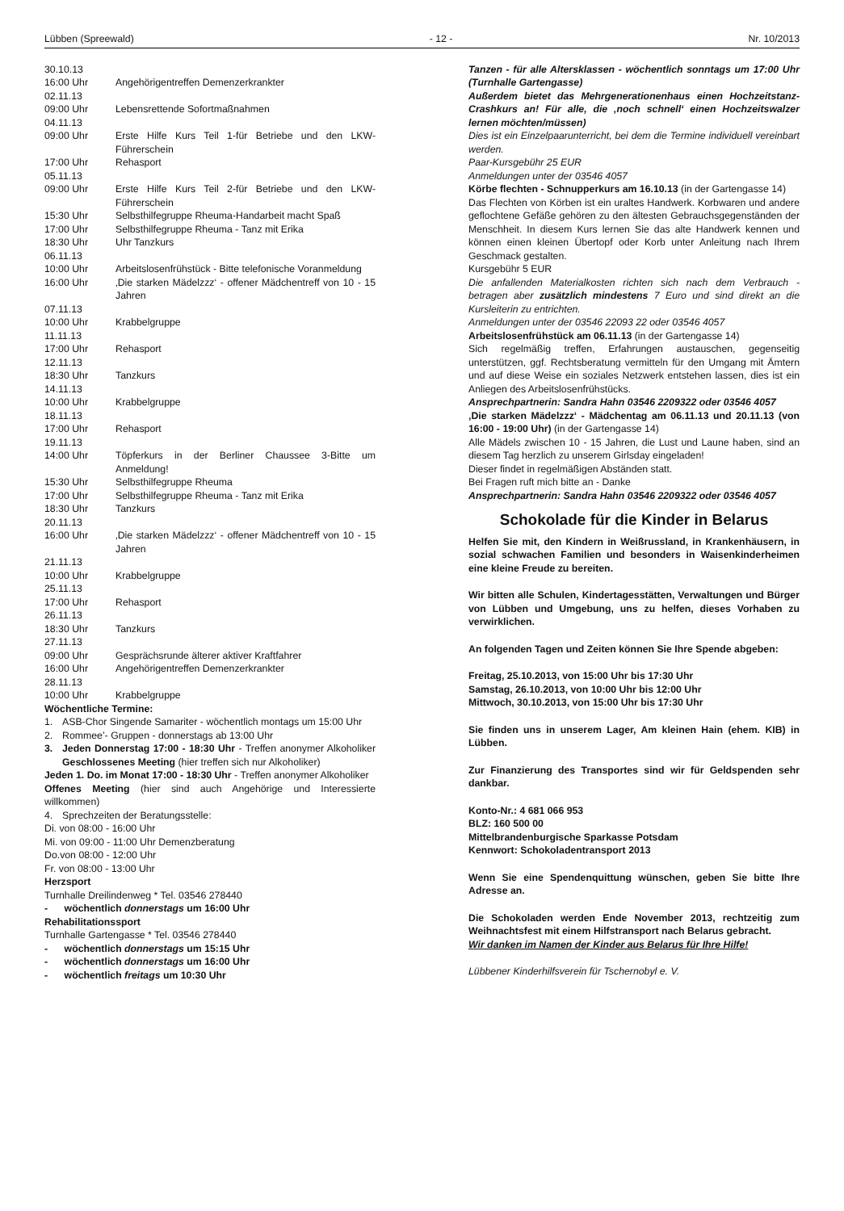Lübben (Spreewald) - 12 - Nr. 10/2013
30.10.13
16:00 Uhr Angehörigentreffen Demenzerkrankter
02.11.13
09:00 Uhr Lebensrettende Sofortmaßnahmen
04.11.13
09:00 Uhr Erste Hilfe Kurs Teil 1-für Betriebe und den LKW-Führerschein
17:00 Uhr Rehasport
05.11.13
09:00 Uhr Erste Hilfe Kurs Teil 2-für Betriebe und den LKW-Führerschein
15:30 Uhr Selbsthilfegruppe Rheuma-Handarbeit macht Spaß
17:00 Uhr Selbsthilfegruppe Rheuma - Tanz mit Erika
18:30 Uhr Uhr Tanzkurs
06.11.13
10:00 Uhr Arbeitslosenfrühstück - Bitte telefonische Voranmeldung
16:00 Uhr ‚Die starken Mädelzzz‘ - offener Mädchentreff von 10 - 15 Jahren
07.11.13
10:00 Uhr Krabbelgruppe
11.11.13
17:00 Uhr Rehasport
12.11.13
18:30 Uhr Tanzkurs
14.11.13
10:00 Uhr Krabbelgruppe
18.11.13
17:00 Uhr Rehasport
19.11.13
14:00 Uhr Töpferkurs in der Berliner Chaussee 3-Bitte um Anmeldung!
15:30 Uhr Selbsthilfegruppe Rheuma
17:00 Uhr Selbsthilfegruppe Rheuma - Tanz mit Erika
18:30 Uhr Tanzkurs
20.11.13
16:00 Uhr ‚Die starken Mädelzzz‘ - offener Mädchentreff von 10 - 15 Jahren
21.11.13
10:00 Uhr Krabbelgruppe
25.11.13
17:00 Uhr Rehasport
26.11.13
18:30 Uhr Tanzkurs
27.11.13
09:00 Uhr Gesprächsrunde älterer aktiver Kraftfahrer
16:00 Uhr Angehörigentreffen Demenzerkrankter
28.11.13
10:00 Uhr Krabbelgruppe
Wöchentliche Termine:
1. ASB-Chor Singende Samariter - wöchentlich montags um 15:00 Uhr
2. Rommee’- Gruppen - donnerstags ab 13:00 Uhr
3. Jeden Donnerstag 17:00 - 18:30 Uhr - Treffen anonymer Alkoholiker Geschlossenes Meeting (hier treffen sich nur Alkoholiker)
Jeden 1. Do. im Monat 17:00 - 18:30 Uhr - Treffen anonymer Alkoholiker
Offenes Meeting (hier sind auch Angehörige und Interessierte willkommen)
4. Sprechzeiten der Beratungsstelle:
Di. von 08:00 - 16:00 Uhr
Mi. von 09:00 - 11:00 Uhr Demenzberatung
Do.von 08:00 - 12:00 Uhr
Fr. von 08:00 - 13:00 Uhr
Herzsport
Turnhalle Dreilindenweg * Tel. 03546 278440
- wöchentlich donnerstags um 16:00 Uhr
Rehabilitationssport
Turnhalle Gartengasse * Tel. 03546 278440
- wöchentlich donnerstags um 15:15 Uhr
- wöchentlich donnerstags um 16:00 Uhr
- wöchentlich freitags um 10:30 Uhr
Tanzen - für alle Altersklassen - wöchentlich sonntags um 17:00 Uhr (Turnhalle Gartengasse)
Außerdem bietet das Mehrgenerationenhaus einen Hochzeitstanz-Crashkurs an! Für alle, die ‚noch schnell‘ einen Hochzeitswalzer lernen möchten/müssen)
Dies ist ein Einzelpaarunterricht, bei dem die Termine individuell vereinbart werden.
Paar-Kursgebühr 25 EUR
Anmeldungen unter der 03546 4057
Körbe flechten - Schnupperkurs am 16.10.13 (in der Gartengasse 14)
Das Flechten von Körben ist ein uraltes Handwerk. Korbwaren und andere geflochtene Gefäße gehören zu den ältesten Gebrauchsgegenständen der Menschheit. In diesem Kurs lernen Sie das alte Handwerk kennen und können einen kleinen Übertopf oder Korb unter Anleitung nach Ihrem Geschmack gestalten.
Kursgebühr 5 EUR
Die anfallenden Materialkosten richten sich nach dem Verbrauch - betragen aber zusätzlich mindestens 7 Euro und sind direkt an die Kursleiterin zu entrichten.
Anmeldungen unter der 03546 22093 22 oder 03546 4057
Arbeitslosenfrühstück am 06.11.13 (in der Gartengasse 14)
Sich regelmäßig treffen, Erfahrungen austauschen, gegenseitig unterstützen, ggf. Rechtsberatung vermitteln für den Umgang mit Ämtern und auf diese Weise ein soziales Netzwerk entstehen lassen, dies ist ein Anliegen des Arbeitslosenfrühstücks.
Ansprechpartnerin: Sandra Hahn 03546 2209322 oder 03546 4057
‚Die starken Mädelzzz‘ - Mädchentag am 06.11.13 und 20.11.13 (von 16:00 - 19:00 Uhr) (in der Gartengasse 14)
Alle Mädels zwischen 10 - 15 Jahren, die Lust und Laune haben, sind an diesem Tag herzlich zu unserem Girlsday eingeladen!
Dieser findet in regelmäßigen Abständen statt.
Bei Fragen ruft mich bitte an - Danke
Ansprechpartnerin: Sandra Hahn 03546 2209322 oder 03546 4057
Schokolade für die Kinder in Belarus
Helfen Sie mit, den Kindern in Weißrussland, in Krankenhäusern, in sozial schwachen Familien und besonders in Waisenkinderheimen eine kleine Freude zu bereiten.
Wir bitten alle Schulen, Kindertagesstätten, Verwaltungen und Bürger von Lübben und Umgebung, uns zu helfen, dieses Vorhaben zu verwirklichen.
An folgenden Tagen und Zeiten können Sie Ihre Spende abgeben:
Freitag, 25.10.2013, von 15:00 Uhr bis 17:30 Uhr
Samstag, 26.10.2013, von 10:00 Uhr bis 12:00 Uhr
Mittwoch, 30.10.2013, von 15:00 Uhr bis 17:30 Uhr
Sie finden uns in unserem Lager, Am kleinen Hain (ehem. KIB) in Lübben.
Zur Finanzierung des Transportes sind wir für Geldspenden sehr dankbar.
Konto-Nr.: 4 681 066 953
BLZ: 160 500 00
Mittelbrandenburgische Sparkasse Potsdam
Kennwort: Schokoladentransport 2013
Wenn Sie eine Spendenquittung wünschen, geben Sie bitte Ihre Adresse an.
Die Schokoladen werden Ende November 2013, rechtzeitig zum Weihnachtsfest mit einem Hilfstransport nach Belarus gebracht.
Wir danken im Namen der Kinder aus Belarus für Ihre Hilfe!
Lübbener Kinderhilfsverein für Tschernobyl e. V.